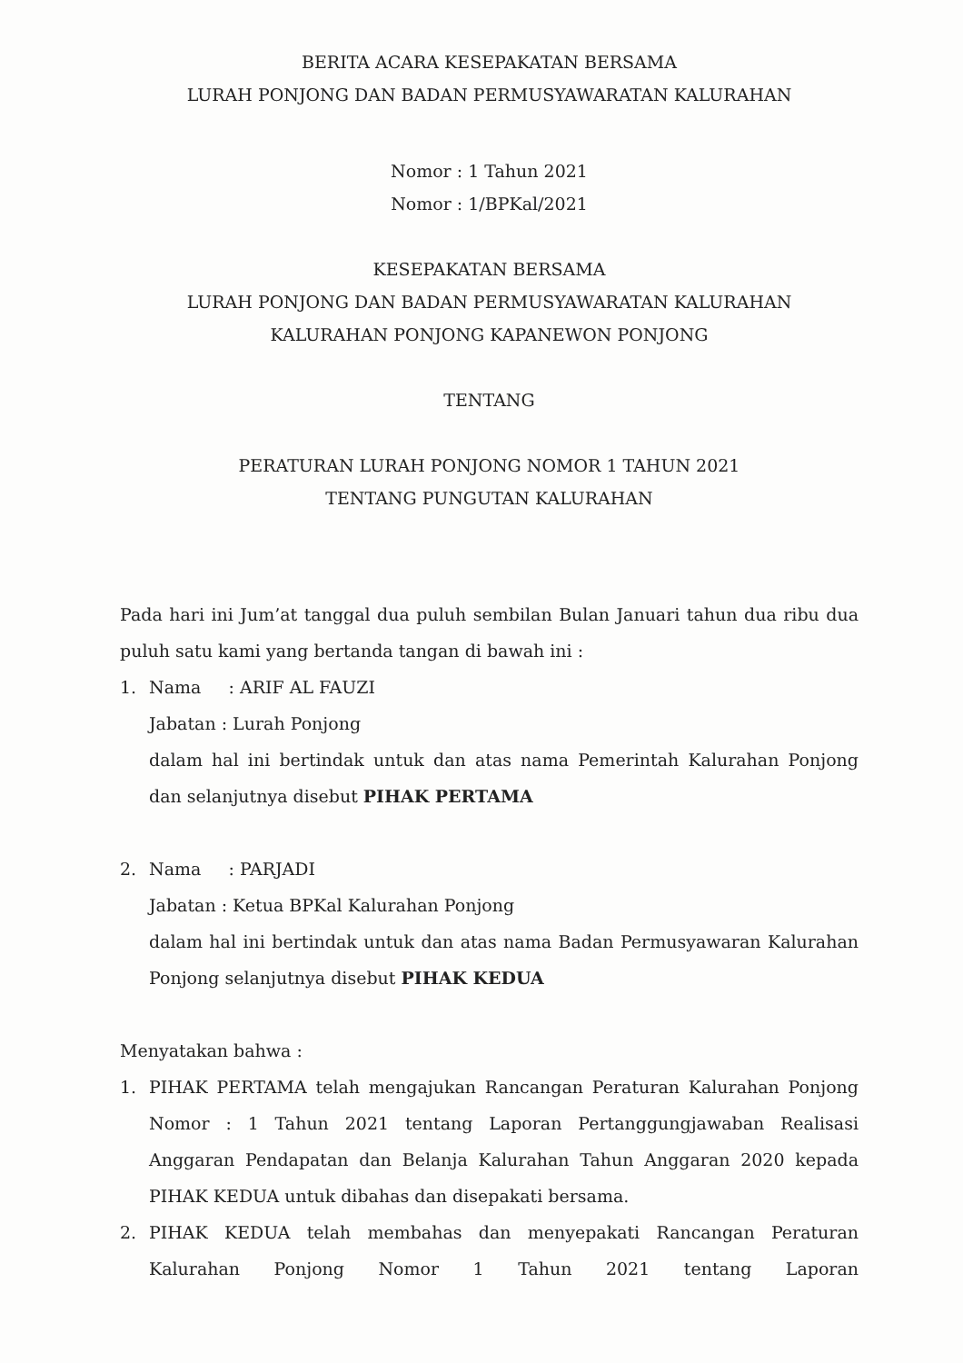BERITA ACARA KESEPAKATAN BERSAMA
LURAH PONJONG DAN BADAN PERMUSYAWARATAN KALURAHAN
Nomor : 1 Tahun 2021
Nomor : 1/BPKal/2021
KESEPAKATAN BERSAMA
LURAH PONJONG DAN BADAN PERMUSYAWARATAN KALURAHAN
KALURAHAN PONJONG KAPANEWON PONJONG
TENTANG
PERATURAN LURAH PONJONG NOMOR 1 TAHUN 2021
TENTANG PUNGUTAN KALURAHAN
Pada hari ini Jum’at tanggal dua puluh sembilan Bulan Januari tahun dua ribu dua puluh satu kami yang bertanda tangan di bawah ini :
1. Nama : ARIF AL FAUZI
Jabatan : Lurah Ponjong
dalam hal ini bertindak untuk dan atas nama Pemerintah Kalurahan Ponjong dan selanjutnya disebut PIHAK PERTAMA
2. Nama : PARJADI
Jabatan : Ketua BPKal Kalurahan Ponjong
dalam hal ini bertindak untuk dan atas nama Badan Permusyawaran Kalurahan Ponjong selanjutnya disebut PIHAK KEDUA
Menyatakan bahwa :
1. PIHAK PERTAMA telah mengajukan Rancangan Peraturan Kalurahan Ponjong Nomor : 1 Tahun 2021 tentang Laporan Pertanggungjawaban Realisasi Anggaran Pendapatan dan Belanja Kalurahan Tahun Anggaran 2020 kepada PIHAK KEDUA untuk dibahas dan disepakati bersama.
2. PIHAK KEDUA telah membahas dan menyepakati Rancangan Peraturan Kalurahan Ponjong Nomor 1 Tahun 2021 tentang Laporan